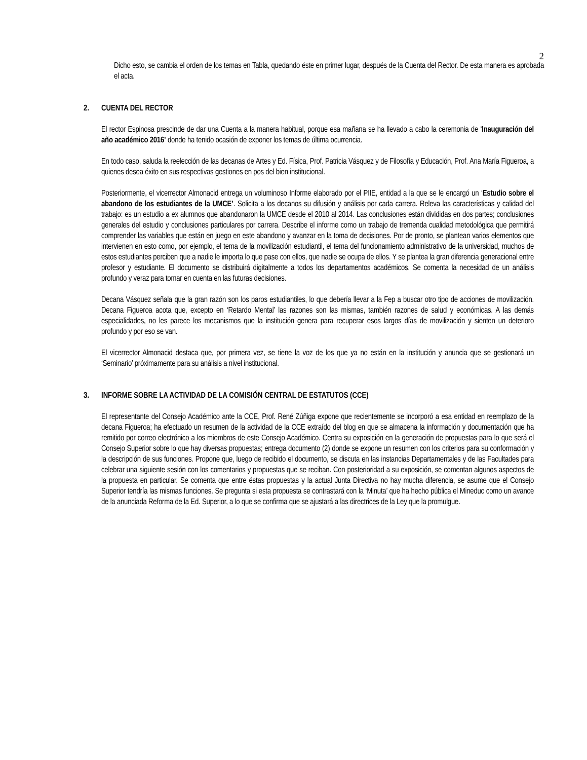2
Dicho esto, se cambia el orden de los temas en Tabla, quedando éste en primer lugar, después de la Cuenta del Rector. De esta manera es aprobada el acta.
2. CUENTA DEL RECTOR
El rector Espinosa prescinde de dar una Cuenta a la manera habitual, porque esa mañana se ha llevado a cabo la ceremonia de ‘Inauguración del año académico 2016’ donde ha tenido ocasión de exponer los temas de última ocurrencia.
En todo caso, saluda la reelección de las decanas de Artes y Ed. Física, Prof. Patricia Vásquez y de Filosofía y Educación, Prof. Ana María Figueroa, a quienes desea éxito en sus respectivas gestiones en pos del bien institucional.
Posteriormente, el vicerrector Almonacid entrega un voluminoso Informe elaborado por el PIIE, entidad a la que se le encargó un ‘Estudio sobre el abandono de los estudiantes de la UMCE’. Solicita a los decanos su difusión y análisis por cada carrera. Releva las características y calidad del trabajo: es un estudio a ex alumnos que abandonaron la UMCE desde el 2010 al 2014. Las conclusiones están divididas en dos partes; conclusiones generales del estudio y conclusiones particulares por carrera. Describe el informe como un trabajo de tremenda cualidad metodológica que permitirá comprender las variables que están en juego en este abandono y avanzar en la toma de decisiones. Por de pronto, se plantean varios elementos que intervienen en esto como, por ejemplo, el tema de la movilización estudiantil, el tema del funcionamiento administrativo de la universidad, muchos de estos estudiantes perciben que a nadie le importa lo que pase con ellos, que nadie se ocupa de ellos. Y se plantea la gran diferencia generacional entre profesor y estudiante. El documento se distribuirá digitalmente a todos los departamentos académicos. Se comenta la necesidad de un análisis profundo y veraz para tomar en cuenta en las futuras decisiones.
Decana Vásquez señala que la gran razón son los paros estudiantiles, lo que debería llevar a la Fep a buscar otro tipo de acciones de movilización. Decana Figueroa acota que, excepto en ‘Retardo Mental’ las razones son las mismas, también razones de salud y económicas. A las demás especialidades, no les parece los mecanismos que la institución genera para recuperar esos largos días de movilización y sienten un deterioro profundo y por eso se van.
El vicerrector Almonacid destaca que, por primera vez, se tiene la voz de los que ya no están en la institución y anuncia que se gestionará un ‘Seminario’ próximamente para su análisis a nivel institucional.
3. INFORME SOBRE LA ACTIVIDAD DE LA COMISIÓN CENTRAL DE ESTATUTOS (CCE)
El representante del Consejo Académico ante la CCE, Prof. René Zúñiga expone que recientemente se incorporó a esa entidad en reemplazo de la decana Figueroa; ha efectuado un resumen de la actividad de la CCE extraído del blog en que se almacena la información y documentación que ha remitido por correo electrónico a los miembros de este Consejo Académico. Centra su exposición en la generación de propuestas para lo que será el Consejo Superior sobre lo que hay diversas propuestas; entrega documento (2) donde se expone un resumen con los criterios para su conformación y la descripción de sus funciones. Propone que, luego de recibido el documento, se discuta en las instancias Departamentales y de las Facultades para celebrar una siguiente sesión con los comentarios y propuestas que se reciban. Con posterioridad a su exposición, se comentan algunos aspectos de la propuesta en particular. Se comenta que entre éstas propuestas y la actual Junta Directiva no hay mucha diferencia, se asume que el Consejo Superior tendría las mismas funciones. Se pregunta si esta propuesta se contrastará con la ‘Minuta’ que ha hecho pública el Mineduc como un avance de la anunciada Reforma de la Ed. Superior, a lo que se confirma que se ajustará a las directrices de la Ley que la promulgue.